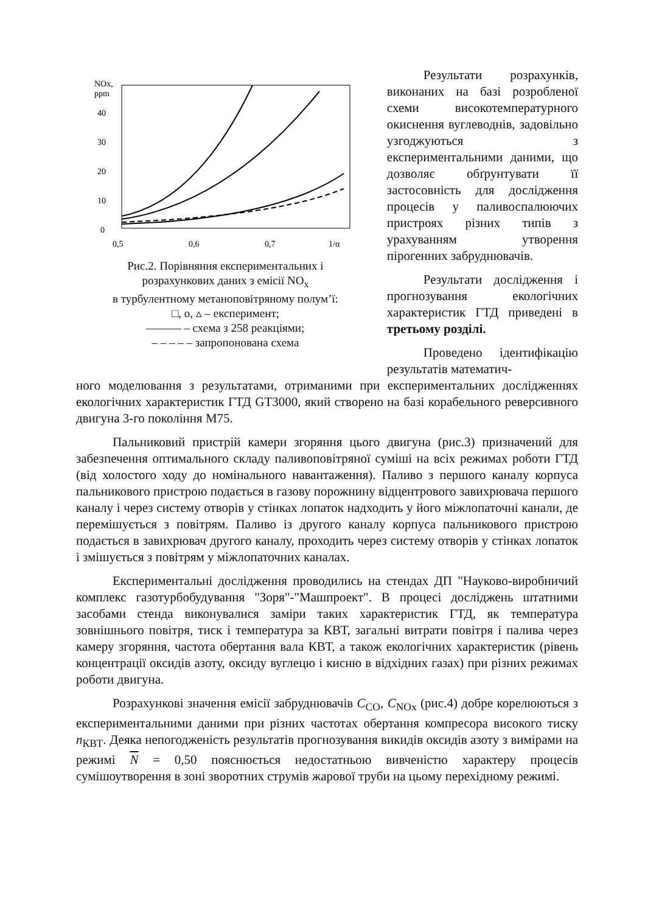NOx,
ppm
40
30
20
10
0
0,5
0,6
0,7
1/α
Рис.2. Порівняння експериментальних і
розрахункових даних з емісії NO<sub>x</sub>
в турбулентному метаноповітряному полум’ї:
□, о, ▵ – експеримент;
——— – схема з 258 реакціями;
– – – – – запропонована схема
Результати розрахунків, виконаних на базі розробленої схеми високотемпературного окиснення вуглеводнів, задовільно узгоджуються з експериментальними даними, що дозволяє обґрунтувати її застосовність для дослідження процесів у паливоспалюючих пристроях різних типів з урахуванням утворення пірогенних забруднювачів.
Результати дослідження і прогнозування екологічних характеристик ГТД приведені в третьому розділі.
Проведено ідентифікацію результатів математич-
ного моделювання з результатами, отриманими при експериментальних дослідженнях екологічних характеристик ГТД GT3000, який створено на базі корабельного реверсивного двигуна 3-го покоління М75.
Пальниковий пристрій камери згоряння цього двигуна (рис.3) призначений для забезпечення оптимального складу паливоповітряної суміші на всіх режимах роботи ГТД (від холостого ходу до номінального навантаження). Паливо з першого каналу корпуса пальникового пристрою подається в газову порожнину відцентрового завихрювача першого каналу і через систему отворів у стінках лопаток надходить у його міжлопаточні канали, де перемішується з повітрям. Паливо із другого каналу корпуса пальникового пристрою подається в завихрювач другого каналу, проходить через систему отворів у стінках лопаток і змішується з повітрям у міжлопаточних каналах.
Експериментальні дослідження проводились на стендах ДП "Науково-виробничий комплекс газотурбобудування "Зоря"-"Машпроект". В процесі досліджень штатними засобами стенда виконувалися заміри таких характеристик ГТД, як температура зовнішнього повітря, тиск і температура за КВТ, загальні витрати повітря і палива через камеру згоряння, частота обертання вала КВТ, а також екологічних характеристик (рівень концентрації оксидів азоту, оксиду вуглецю і кисню в відхідних газах) при різних режимах роботи двигуна.
Розрахункові значення емісії забруднювачів C<sub>CO</sub>, C<sub>NOx</sub> (рис.4) добре корелюються з експериментальними даними при різних частотах обертання компресора високого тиску n<sub>КВТ</sub>. Деяка непогодженість результатів прогнозування викидів оксидів азоту з вимірами на режимі N = 0,50 пояснюється недостатньою вивченістю характеру процесів сумішоутворення в зоні зворотних струмів жарової труби на цьому перехідному режимі.